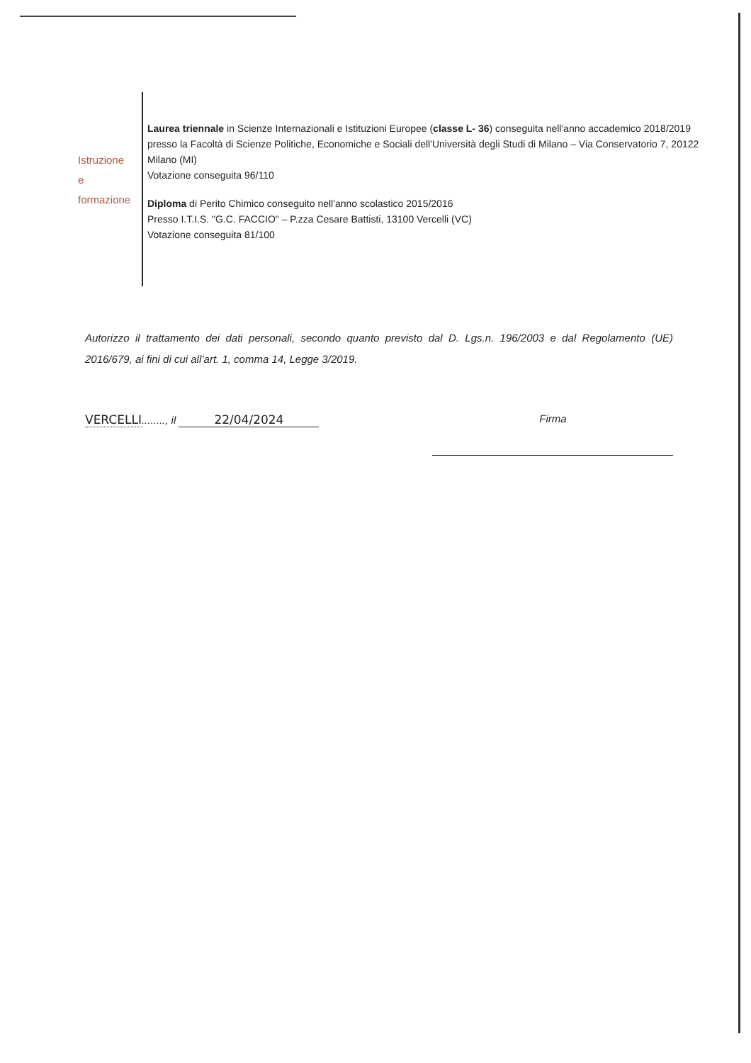Istruzione
e
formazione
Laurea triennale in Scienze Internazionali e Istituzioni Europee (classe L- 36) conseguita nell'anno accademico 2018/2019 presso la Facoltà di Scienze Politiche, Economiche e Sociali dell'Università degli Studi di Milano – Via Conservatorio 7, 20122 Milano (MI)
Votazione conseguita 96/110
Diploma di Perito Chimico conseguito nell'anno scolastico 2015/2016
Presso I.T.I.S. "G.C. FACCIO" – P.zza Cesare Battisti, 13100 Vercelli (VC)
Votazione conseguita 81/100
Autorizzo il trattamento dei dati personali, secondo quanto previsto dal D. Lgs.n. 196/2003 e dal Regolamento (UE) 2016/679, ai fini di cui all’art. 1, comma 14, Legge 3/2019.
VERCELLI........, il 22/04/2024
Firma